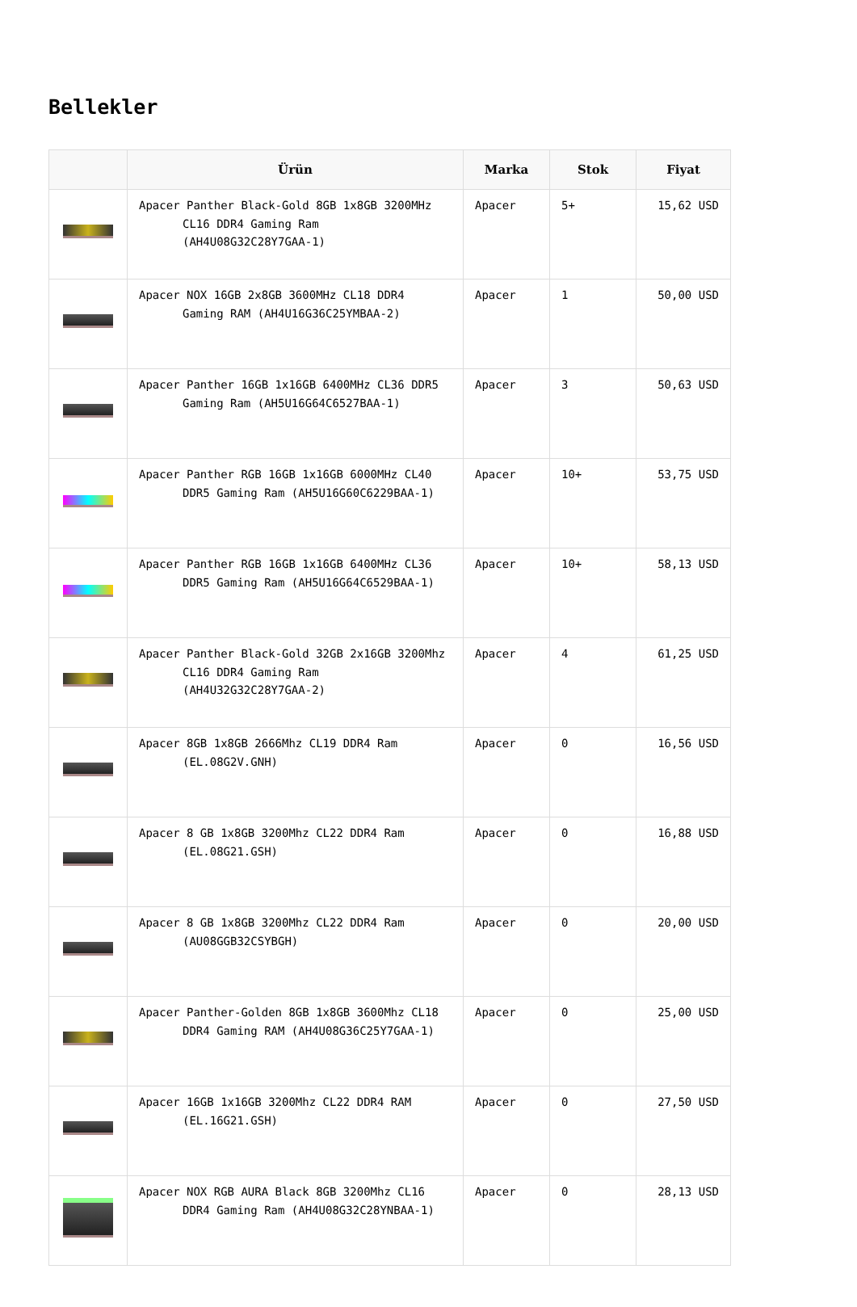Bellekler
| | Ürün | Marka | Stok | Fiyat |
| --- | --- | --- | --- | --- |
| | Apacer Panther Black-Gold 8GB 1x8GB 3200MHz CL16 DDR4 Gaming Ram (AH4U08G32C28Y7GAA-1) | Apacer | 5+ | 15,62 USD |
| | Apacer NOX 16GB 2x8GB 3600MHz CL18 DDR4 Gaming RAM (AH4U16G36C25YMBAA-2) | Apacer | 1 | 50,00 USD |
| | Apacer Panther 16GB 1x16GB 6400MHz CL36 DDR5 Gaming Ram (AH5U16G64C6527BAA-1) | Apacer | 3 | 50,63 USD |
| | Apacer Panther RGB 16GB 1x16GB 6000MHz CL40 DDR5 Gaming Ram (AH5U16G60C6229BAA-1) | Apacer | 10+ | 53,75 USD |
| | Apacer Panther RGB 16GB 1x16GB 6400MHz CL36 DDR5 Gaming Ram (AH5U16G64C6529BAA-1) | Apacer | 10+ | 58,13 USD |
| | Apacer Panther Black-Gold 32GB 2x16GB 3200Mhz CL16 DDR4 Gaming Ram (AH4U32G32C28Y7GAA-2) | Apacer | 4 | 61,25 USD |
| | Apacer 8GB 1x8GB 2666Mhz CL19 DDR4 Ram (EL.08G2V.GNH) | Apacer | 0 | 16,56 USD |
| | Apacer 8 GB 1x8GB 3200Mhz CL22 DDR4 Ram (EL.08G21.GSH) | Apacer | 0 | 16,88 USD |
| | Apacer 8 GB 1x8GB 3200Mhz CL22 DDR4 Ram (AU08GGB32CSYBGH) | Apacer | 0 | 20,00 USD |
| | Apacer Panther-Golden 8GB 1x8GB 3600Mhz CL18 DDR4 Gaming RAM (AH4U08G36C25Y7GAA-1) | Apacer | 0 | 25,00 USD |
| | Apacer 16GB 1x16GB 3200Mhz CL22 DDR4 RAM (EL.16G21.GSH) | Apacer | 0 | 27,50 USD |
| | Apacer NOX RGB AURA Black 8GB 3200Mhz CL16 DDR4 Gaming Ram (AH4U08G32C28YNBAA-1) | Apacer | 0 | 28,13 USD |